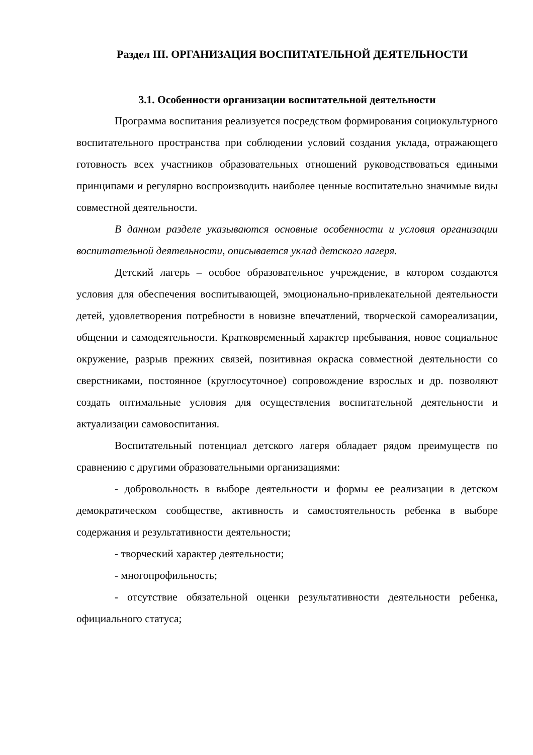Раздел III. ОРГАНИЗАЦИЯ ВОСПИТАТЕЛЬНОЙ ДЕЯТЕЛЬНОСТИ
3.1. Особенности организации воспитательной деятельности
Программа воспитания реализуется посредством формирования социокультурного воспитательного пространства при соблюдении условий создания уклада, отражающего готовность всех участников образовательных отношений руководствоваться едиными принципами и регулярно воспроизводить наиболее ценные воспитательно значимые виды совместной деятельности.
В данном разделе указываются основные особенности и условия организации воспитательной деятельности, описывается уклад детского лагеря.
Детский лагерь – особое образовательное учреждение, в котором создаются условия для обеспечения воспитывающей, эмоционально-привлекательной деятельности детей, удовлетворения потребности в новизне впечатлений, творческой самореализации, общении и самодеятельности. Кратковременный характер пребывания, новое социальное окружение, разрыв прежних связей, позитивная окраска совместной деятельности со сверстниками, постоянное (круглосуточное) сопровождение взрослых и др. позволяют создать оптимальные условия для осуществления воспитательной деятельности и актуализации самовоспитания.
Воспитательный потенциал детского лагеря обладает рядом преимуществ по сравнению с другими образовательными организациями:
- добровольность в выборе деятельности и формы ее реализации в детском демократическом сообществе, активность и самостоятельность ребенка в выборе содержания и результативности деятельности;
- творческий характер деятельности;
- многопрофильность;
- отсутствие обязательной оценки результативности деятельности ребенка, официального статуса;